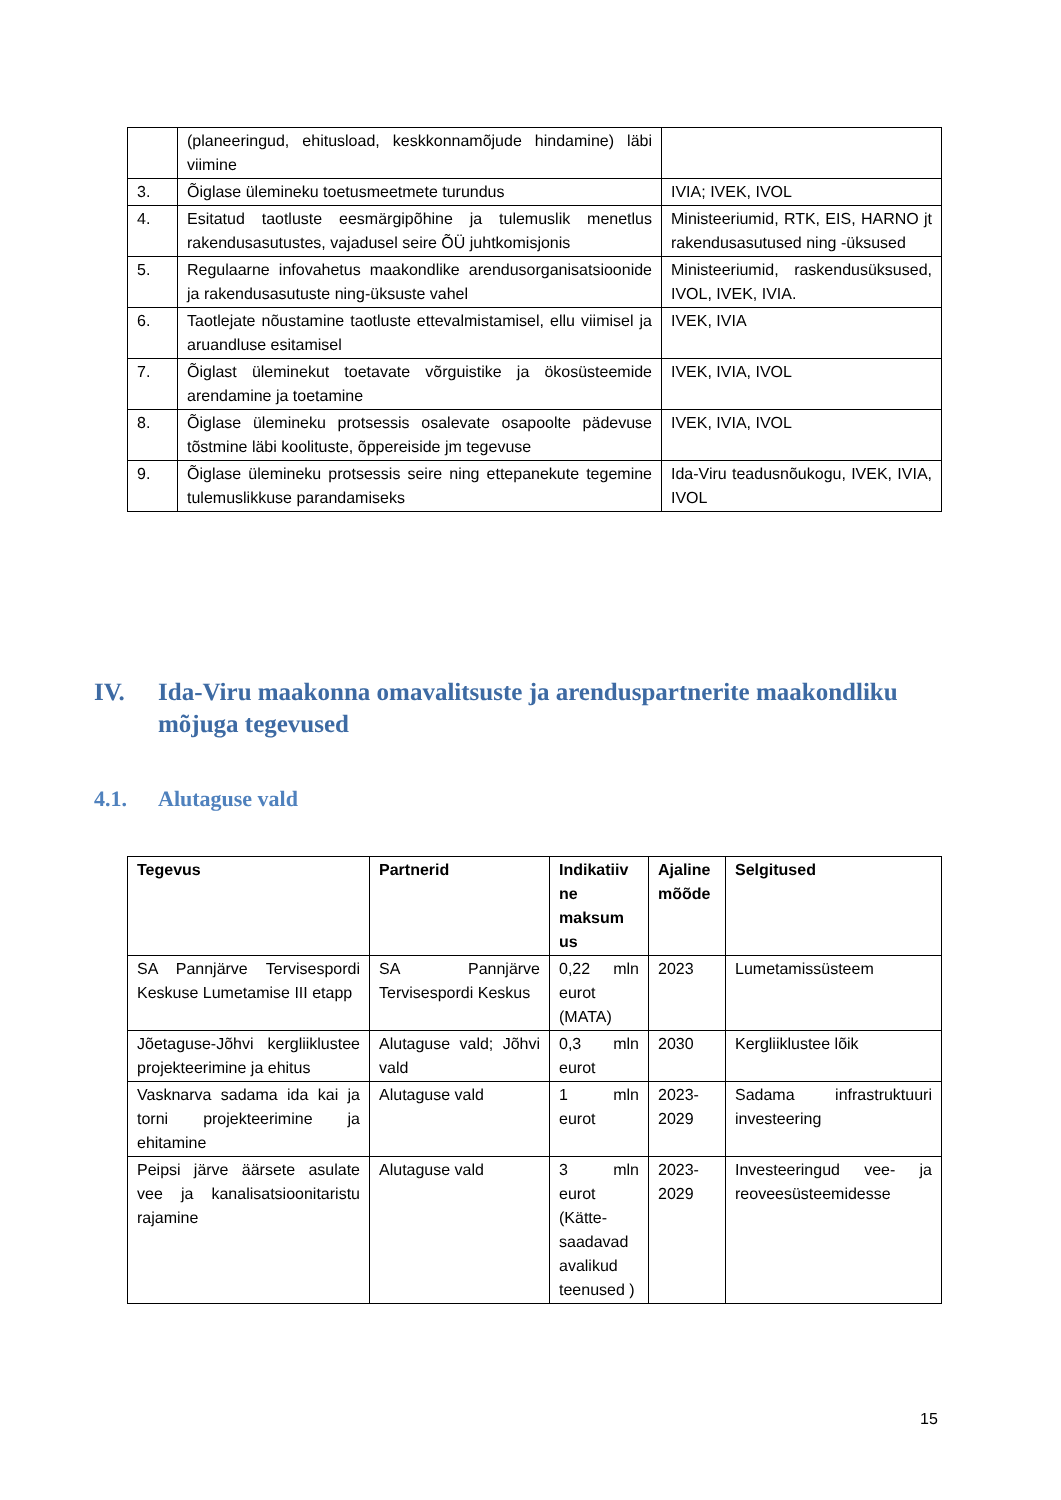| | (planeeringud, ehitusload, keskkonnamõjude hindamine) läbi viimine | |
| 3. | Õiglase ülemineku toetusmeetmete turundus | IVIA; IVEK, IVOL |
| 4. | Esitatud taotluste eesmärgipõhine ja tulemuslik menetlus rakendusasutustes, vajadusel seire ÕÜ juhtkomisjonis | Ministeeriumid, RTK, EIS, HARNO jt rakendusasutused ning -üksused |
| 5. | Regulaarne infovahetus maakondlike arendusorganisatsioonide ja rakendusasutuste ning-üksuste vahel | Ministeeriumid, raskendusüksused, IVOL, IVEK, IVIA. |
| 6. | Taotlejate nõustamine taotluste ettevalmistamisel, ellu viimisel ja aruandluse esitamisel | IVEK, IVIA |
| 7. | Õiglast üleminekut toetavate võrguistike ja ökosüsteemide arendamine ja toetamine | IVEK, IVIA, IVOL |
| 8. | Õiglase ülemineku protsessis osalevate osapoolte pädevuse tõstmine läbi koolituste, õppereiside jm tegevuse | IVEK, IVIA, IVOL |
| 9. | Õiglase ülemineku protsessis seire ning ettepanekute tegemine tulemuslikkuse parandamiseks | Ida-Viru teadusnõukogu, IVEK, IVIA, IVOL |
IV. Ida-Viru maakonna omavalitsuste ja arenduspartnerite maakondliku mõjuga tegevused
4.1. Alutaguse vald
| Tegevus | Partnerid | Indikatiiv ne maksum us | Ajaline mõõde | Selgitused |
| --- | --- | --- | --- | --- |
| SA Pannjärve Tervisespordi Keskuse Lumetamise III etapp | SA Pannjärve Tervisespordi Keskus | 0,22 mln eurot (MATA) | 2023 | Lumetamissüsteem |
| Jõetaguse-Jõhvi kergliiklustee projekteerimine ja ehitus | Alutaguse vald; Jõhvi vald | 0,3 mln eurot | 2030 | Kergliiklustee lõik |
| Vasknarva sadama ida kai ja torni projekteerimine ja ehitamine | Alutaguse vald | 1 mln eurot | 2023-2029 | Sadama infrastruktuuri investeering |
| Peipsi järve äärsete asulate vee ja kanalisatsioonitaristu rajamine | Alutaguse vald | 3 mln eurot (Kätte-saadavad avalikud teenused ) | 2023-2029 | Investeeringud vee- ja reoveesüsteemidesse |
15